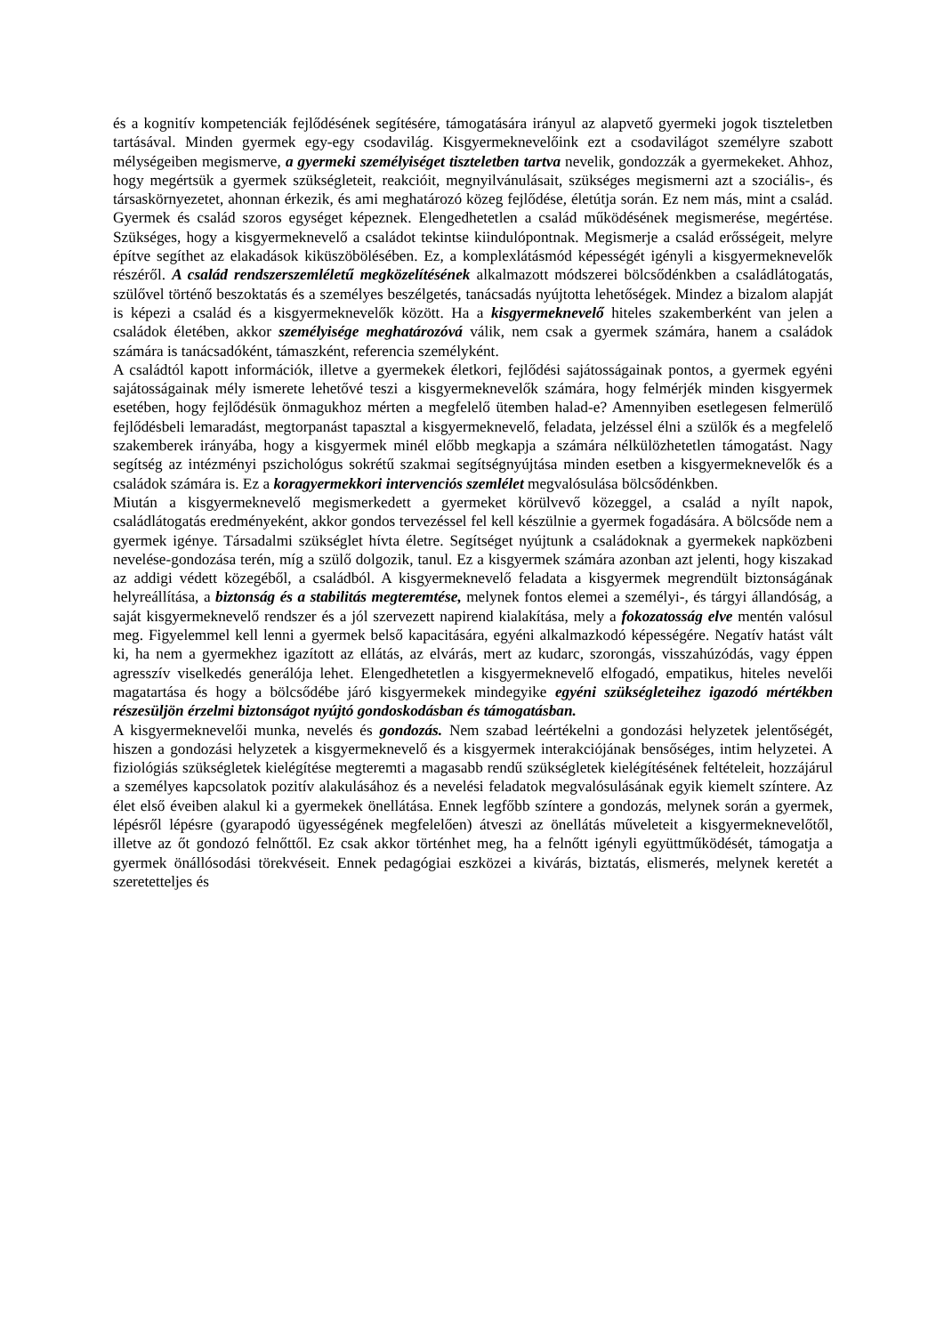és a kognitív kompetenciák fejlődésének segítésére, támogatására irányul az alapvető gyermeki jogok tiszteletben tartásával. Minden gyermek egy-egy csodavilág. Kisgyermeknevelőink ezt a csodavilágot személyre szabott mélységeiben megismerve, a gyermeki személyiséget tiszteletben tartva nevelik, gondozzák a gyermekeket. Ahhoz, hogy megértsük a gyermek szükségleteit, reakcióit, megnyilvánulásait, szükséges megismerni azt a szociális-, és társaskörnyezetet, ahonnan érkezik, és ami meghatározó közeg fejlődése, életútja során. Ez nem más, mint a család. Gyermek és család szoros egységet képeznek. Elengedhetetlen a család működésének megismerése, megértése. Szükséges, hogy a kisgyermeknevelő a családot tekintse kiindulópontnak. Megismerje a család erősségeit, melyre építve segíthet az elakadások kiküszöbölésében. Ez, a komplexlátásmód képességét igényli a kisgyermeknevelők részéről. A család rendszerszemléletű megközelítésének alkalmazott módszerei bölcsődénkben a családlátogatás, szülővel történő beszoktatás és a személyes beszélgetés, tanácsadás nyújtotta lehetőségek. Mindez a bizalom alapját is képezi a család és a kisgyermeknevelők között. Ha a kisgyermeknevelő hiteles szakemberként van jelen a családok életében, akkor személyisége meghatározóvá válik, nem csak a gyermek számára, hanem a családok számára is tanácsadóként, támaszként, referencia személyként.
A családtól kapott információk, illetve a gyermekek életkori, fejlődési sajátosságainak pontos, a gyermek egyéni sajátosságainak mély ismerete lehetővé teszi a kisgyermeknevelők számára, hogy felmérjék minden kisgyermek esetében, hogy fejlődésük önmagukhoz mérten a megfelelő ütemben halad-e? Amennyiben esetlegesen felmerülő fejlődésbeli lemaradást, megtorpanást tapasztal a kisgyermeknevelő, feladata, jelzéssel élni a szülők és a megfelelő szakemberek irányába, hogy a kisgyermek minél előbb megkapja a számára nélkülözhetetlen támogatást. Nagy segítség az intézményi pszichológus sokrétű szakmai segítségnyújtása minden esetben a kisgyermeknevelők és a családok számára is. Ez a koragyermekkori intervenciós szemlélet megvalósulása bölcsődénkben.
Miután a kisgyermeknevelő megismerkedett a gyermeket körülvevő közeggel, a család a nyílt napok, családlátogatás eredményeként, akkor gondos tervezéssel fel kell készülnie a gyermek fogadására. A bölcsőde nem a gyermek igénye. Társadalmi szükséglet hívta életre. Segítséget nyújtunk a családoknak a gyermekek napközbeni nevelése-gondozása terén, míg a szülő dolgozik, tanul. Ez a kisgyermek számára azonban azt jelenti, hogy kiszakad az addigi védett közegéből, a családból. A kisgyermeknevelő feladata a kisgyermek megrendült biztonságának helyreállítása, a biztonság és a stabilitás megteremtése, melynek fontos elemei a személyi-, és tárgyi állandóság, a saját kisgyermeknevelő rendszer és a jól szervezett napirend kialakítása, mely a fokozatosság elve mentén valósul meg. Figyelemmel kell lenni a gyermek belső kapacitására, egyéni alkalmazkodó képességére. Negatív hatást vált ki, ha nem a gyermekhez igazított az ellátás, az elvárás, mert az kudarc, szorongás, visszahúzódás, vagy éppen agresszív viselkedés generálója lehet. Elengedhetetlen a kisgyermeknevelő elfogadó, empatikus, hiteles nevelői magatartása és hogy a bölcsődébe járó kisgyermekek mindegyike egyéni szükségleteihez igazodó mértékben részesüljön érzelmi biztonságot nyújtó gondoskodásban és támogatásban.
A kisgyermeknevelői munka, nevelés és gondozás. Nem szabad leértékelni a gondozási helyzetek jelentőségét, hiszen a gondozási helyzetek a kisgyermeknevelő és a kisgyermek interakciójának bensőséges, intim helyzetei. A fiziológiás szükségletek kielégítése megteremti a magasabb rendű szükségletek kielégítésének feltételeit, hozzájárul a személyes kapcsolatok pozitív alakulásához és a nevelési feladatok megvalósulásának egyik kiemelt színtere. Az élet első éveiben alakul ki a gyermekek önellátása. Ennek legfőbb színtere a gondozás, melynek során a gyermek, lépésről lépésre (gyarapodó ügyességének megfelelően) átveszi az önellátás műveleteit a kisgyermeknevelőtől, illetve az őt gondozó felnőttől. Ez csak akkor történhet meg, ha a felnőtt igényli együttműködését, támogatja a gyermek önállósodási törekvéseit. Ennek pedagógiai eszközei a kivárás, biztatás, elismerés, melynek keretét a szeretetteljes és